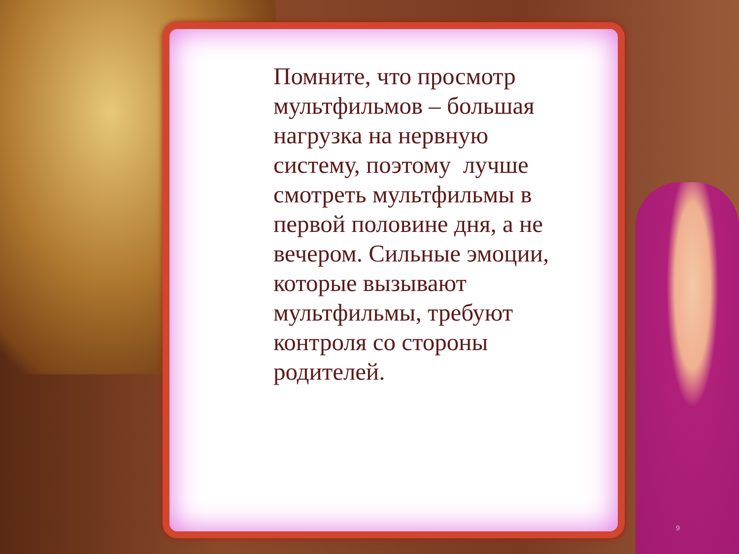Помните, что просмотр мультфильмов – большая нагрузка на нервную систему, поэтому лучше смотреть мультфильмы в первой половине дня, а не вечером. Сильные эмоции, которые вызывают мультфильмы, требуют контроля со стороны родителей.
9